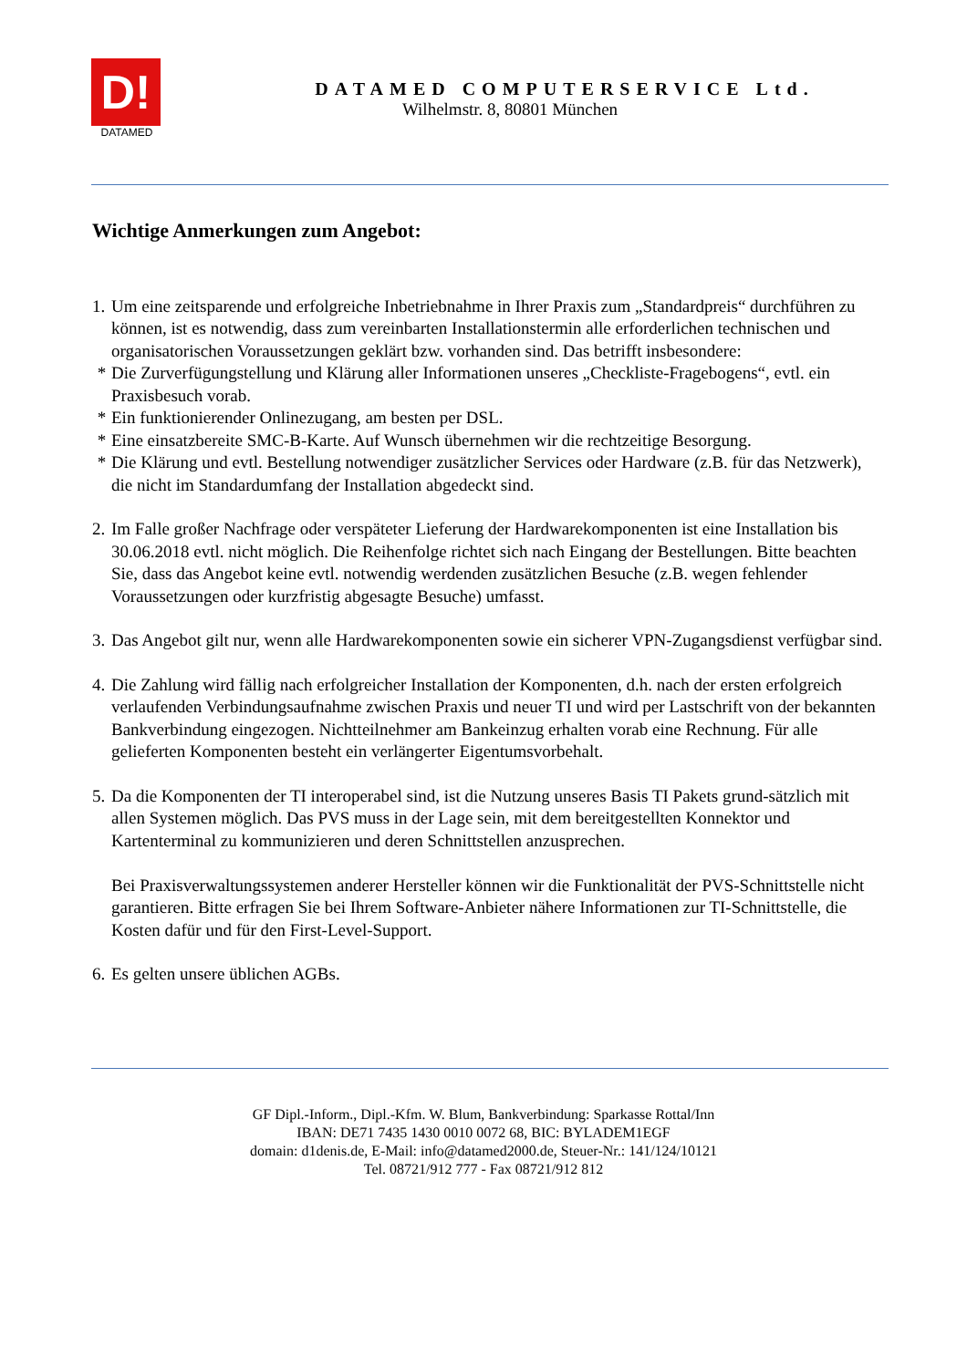D!
DATAMED
DATAMED COMPUTERSERVICE Ltd.
Wilhelmstr. 8, 80801 München
Wichtige Anmerkungen zum Angebot:
1. Um eine zeitsparende und erfolgreiche Inbetriebnahme in Ihrer Praxis zum „Standardpreis“ durchführen zu können, ist es notwendig, dass zum vereinbarten Installationstermin alle erforderlichen technischen und organisatorischen Voraussetzungen geklärt bzw. vorhanden sind. Das betrifft insbesondere:
* Die Zurverfügungstellung und Klärung aller Informationen unseres „Checkliste-Fragebogens“, evtl. ein Praxisbesuch vorab.
* Ein funktionierender Onlinezugang, am besten per DSL.
* Eine einsatzbereite SMC-B-Karte. Auf Wunsch übernehmen wir die rechtzeitige Besorgung.
* Die Klärung und evtl. Bestellung notwendiger zusätzlicher Services oder Hardware (z.B. für das Netzwerk), die nicht im Standardumfang der Installation abgedeckt sind.
2. Im Falle großer Nachfrage oder verspäteter Lieferung der Hardwarekomponenten ist eine Installation bis 30.06.2018 evtl. nicht möglich. Die Reihenfolge richtet sich nach Eingang der Bestellungen. Bitte beachten Sie, dass das Angebot keine evtl. notwendig werdenden zusätzlichen Besuche (z.B. wegen fehlender Voraussetzungen oder kurzfristig abgesagte Besuche) umfasst.
3. Das Angebot gilt nur, wenn alle Hardwarekomponenten sowie ein sicherer VPN-Zugangsdienst verfügbar sind.
4. Die Zahlung wird fällig nach erfolgreicher Installation der Komponenten, d.h. nach der ersten erfolgreich verlaufenden Verbindungsaufnahme zwischen Praxis und neuer TI und wird per Lastschrift von der bekannten Bankverbindung eingezogen. Nichtteilnehmer am Bankeinzug erhalten vorab eine Rechnung. Für alle gelieferten Komponenten besteht ein verlängerter Eigentumsvorbehalt.
5. Da die Komponenten der TI interoperabel sind, ist die Nutzung unseres Basis TI Pakets grund-sätzlich mit allen Systemen möglich. Das PVS muss in der Lage sein, mit dem bereitgestellten Konnektor und Kartenterminal zu kommunizieren und deren Schnittstellen anzusprechen.
Bei Praxisverwaltungssystemen anderer Hersteller können wir die Funktionalität der PVS-Schnittstelle nicht garantieren. Bitte erfragen Sie bei Ihrem Software-Anbieter nähere Informationen zur TI-Schnittstelle, die Kosten dafür und für den First-Level-Support.
6. Es gelten unsere üblichen AGBs.
GF Dipl.-Inform., Dipl.-Kfm. W. Blum, Bankverbindung: Sparkasse Rottal/Inn
IBAN: DE71 7435 1430 0010 0072 68, BIC: BYLADEM1EGF
domain: d1denis.de, E-Mail: info@datamed2000.de, Steuer-Nr.: 141/124/10121
Tel. 08721/912 777 - Fax 08721/912 812